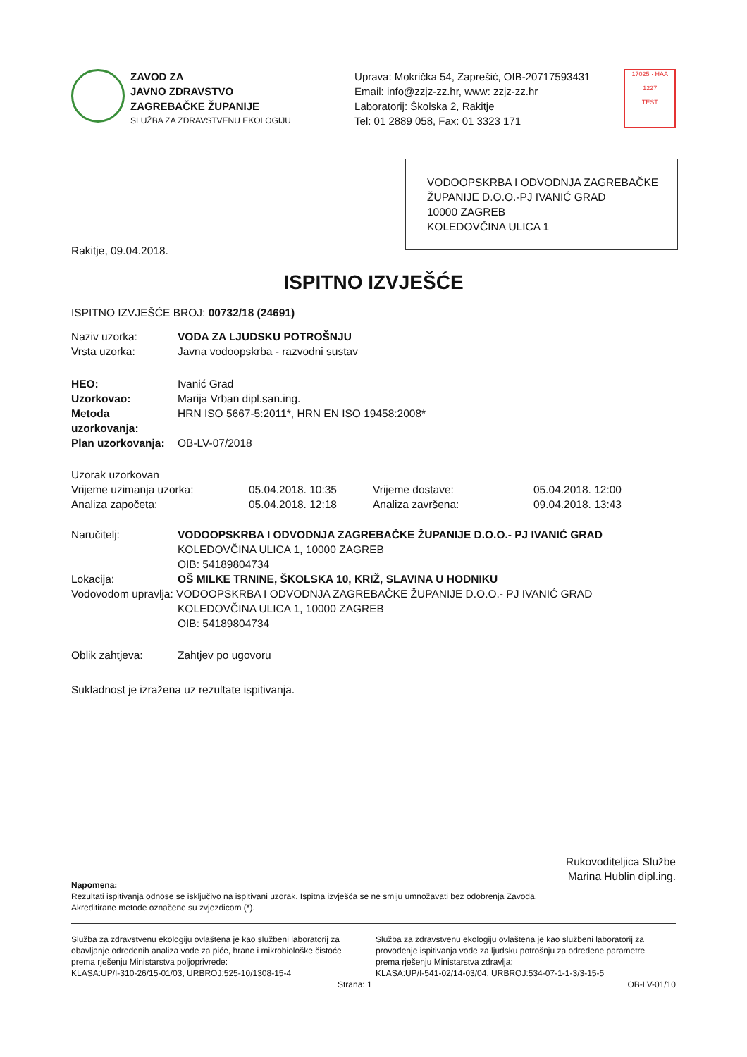ZAVOD ZA
JAVNO ZDRAVSTVO
ZAGREBAČKE ŽUPANIJE
SLUŽBA ZA ZDRAVSTVENU EKOLOGIJU
Uprava: Mokrička 54, Zaprešić, OIB-20717593431
Email: info@zzjz-zz.hr, www: zzjz-zz.hr
Laboratorij: Školska 2, Rakitje
Tel: 01 2889 058, Fax: 01 3323 171
17025 · HAA
1227
TEST
VODOOPSKRBA I ODVODNJA ZAGREBAČKE ŽUPANIJE D.O.O.-PJ IVANIĆ GRAD
10000 ZAGREB
KOLEDOVČINA ULICA 1
Rakitje, 09.04.2018.
ISPITNO IZVJEŠĆE
ISPITNO IZVJEŠĆE BROJ: 00732/18 (24691)
Naziv uzorka: VODA ZA LJUDSKU POTROŠNJU
Vrsta uzorka: Javna vodoopskrba - razvodni sustav
HEO: Ivanić Grad
Uzorkovao: Marija Vrban dipl.san.ing.
Metoda uzorkovanja: HRN ISO 5667-5:2011*, HRN EN ISO 19458:2008*
Plan uzorkovanja: OB-LV-07/2018
Uzorak uzorkovan
Vrijeme uzimanja uzorka: 05.04.2018. 10:35 Vrijeme dostave: 05.04.2018. 12:00 Analiza započeta: 05.04.2018. 12:18 Analiza završena: 09.04.2018. 13:43
Naručitelj: VODOOPSKRBA I ODVODNJA ZAGREBAČKE ŽUPANIJE D.O.O.- PJ IVANIĆ GRAD
KOLEDOVČINA ULICA 1, 10000 ZAGREB
OIB: 54189804734
Lokacija: OŠ MILKE TRNINE, ŠKOLSKA 10, KRIŽ, SLAVINA U HODNIKU
Vodovodom upravlja: VODOOPSKRBA I ODVODNJA ZAGREBAČKE ŽUPANIJE D.O.O.- PJ IVANIĆ GRAD
KOLEDOVČINA ULICA 1, 10000 ZAGREB
OIB: 54189804734
Oblik zahtjeva: Zahtjev po ugovoru
Sukladnost je izražena uz rezultate ispitivanja.
Rukovoditeljica Službe
Marina Hublin dipl.ing.
Napomena:
Rezultati ispitivanja odnose se isključivo na ispitivani uzorak. Ispitna izvješća se ne smiju umnožavati bez odobrenja Zavoda.
Akreditirane metode označene su zvjezdicom (*).
Služba za zdravstvenu ekologiju ovlaštena je kao službeni laboratorij za obavljanje određenih analiza vode za piće, hrane i mikrobiološke čistoće prema rješenju Ministarstva poljoprivrede:
KLASA:UP/I-310-26/15-01/03, URBROJ:525-10/1308-15-4
Služba za zdravstvenu ekologiju ovlaštena je kao službeni laboratorij za provođenje ispitivanja vode za ljudsku potrošnju za određene parametre prema rješenju Ministarstva zdravlja:
KLASA:UP/I-541-02/14-03/04, URBROJ:534-07-1-1-3/3-15-5
Strana: 1 OB-LV-01/10